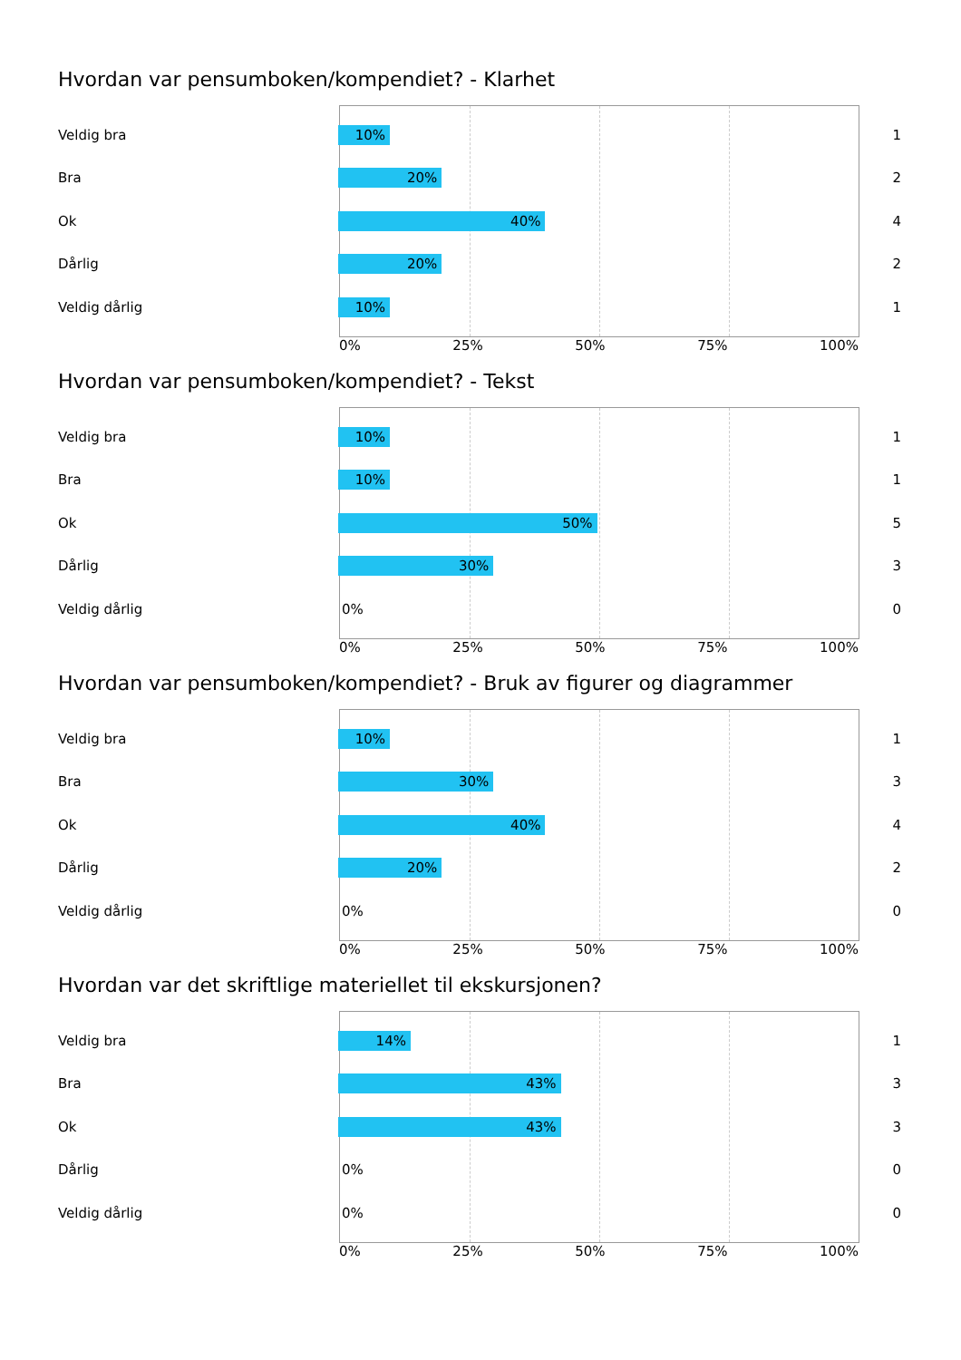Hvordan var pensumboken/kompendiet? - Klarhet
Veldig bra
10%
1
Bra
20%
2
Ok
40%
4
Dårlig
20%
2
Veldig dårlig
10%
1
0% 25% 50% 75% 100%
Hvordan var pensumboken/kompendiet? - Tekst
Veldig bra
10%
1
Bra
10%
1
Ok
50%
5
Dårlig
30%
3
Veldig dårlig
0%
0
0% 25% 50% 75% 100%
Hvordan var pensumboken/kompendiet? - Bruk av figurer og diagrammer
Veldig bra
10%
1
Bra
30%
3
Ok
40%
4
Dårlig
20%
2
Veldig dårlig
0%
0
0% 25% 50% 75% 100%
Hvordan var det skriftlige materiellet til ekskursjonen?
Veldig bra
14%
1
Bra
43%
3
Ok
43%
3
Dårlig
0%
0
Veldig dårlig
0%
0
0% 25% 50% 75% 100%